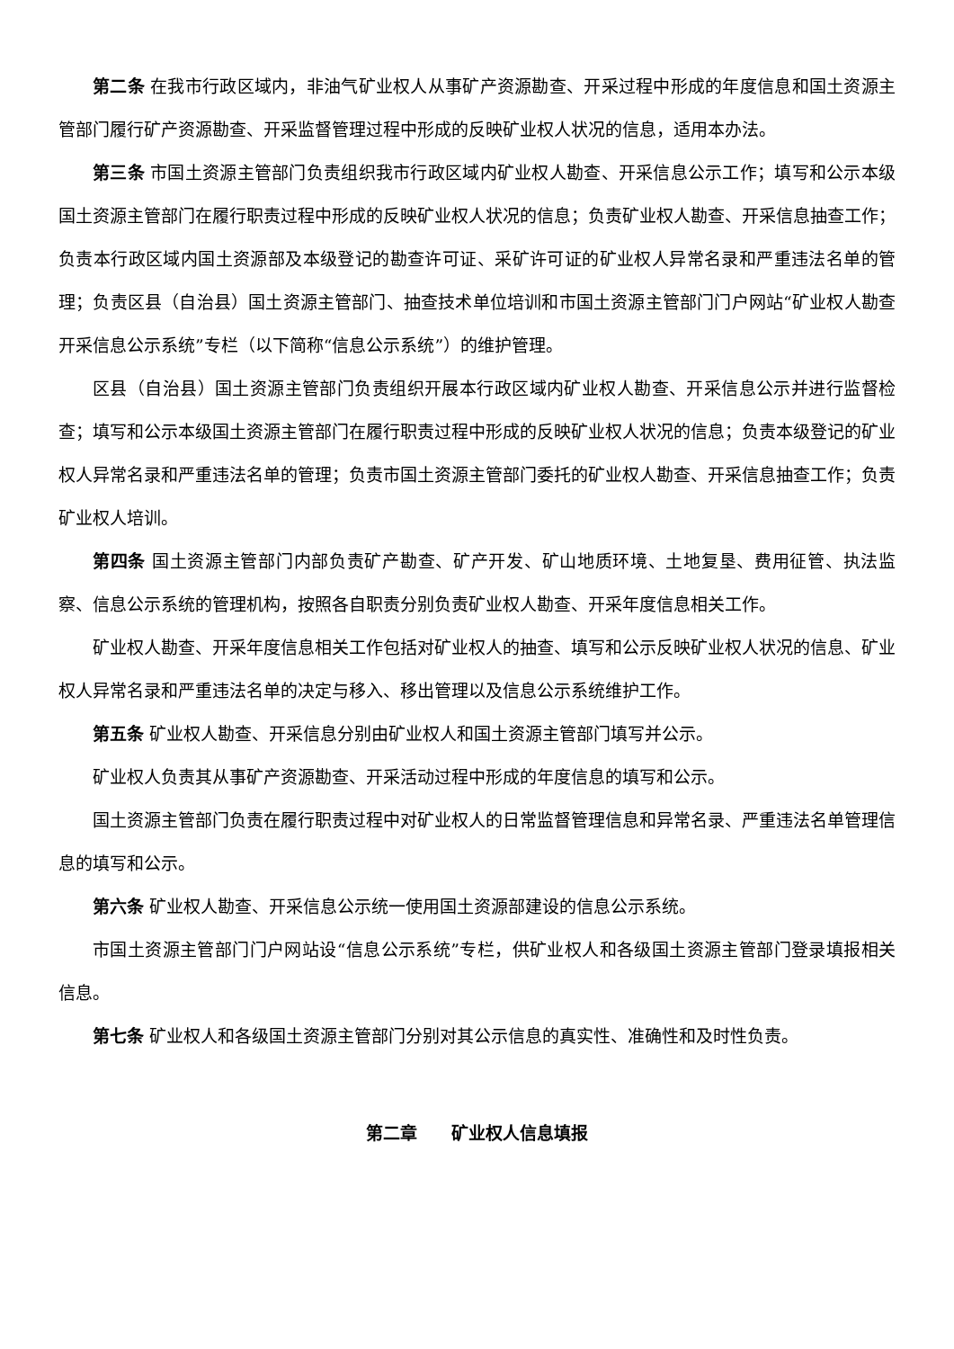第二条 在我市行政区域内，非油气矿业权人从事矿产资源勘查、开采过程中形成的年度信息和国土资源主管部门履行矿产资源勘查、开采监督管理过程中形成的反映矿业权人状况的信息，适用本办法。
第三条 市国土资源主管部门负责组织我市行政区域内矿业权人勘查、开采信息公示工作；填写和公示本级国土资源主管部门在履行职责过程中形成的反映矿业权人状况的信息；负责矿业权人勘查、开采信息抽查工作；负责本行政区域内国土资源部及本级登记的勘查许可证、采矿许可证的矿业权人异常名录和严重违法名单的管理；负责区县（自治县）国土资源主管部门、抽查技术单位培训和市国土资源主管部门门户网站“矿业权人勘查开采信息公示系统”专栏（以下简称“信息公示系统”）的维护管理。
区县（自治县）国土资源主管部门负责组织开展本行政区域内矿业权人勘查、开采信息公示并进行监督检查；填写和公示本级国土资源主管部门在履行职责过程中形成的反映矿业权人状况的信息；负责本级登记的矿业权人异常名录和严重违法名单的管理；负责市国土资源主管部门委托的矿业权人勘查、开采信息抽查工作；负责矿业权人培训。
第四条 国土资源主管部门内部负责矿产勘查、矿产开发、矿山地质环境、土地复垦、费用征管、执法监察、信息公示系统的管理机构，按照各自职责分别负责矿业权人勘查、开采年度信息相关工作。
矿业权人勘查、开采年度信息相关工作包括对矿业权人的抽查、填写和公示反映矿业权人状况的信息、矿业权人异常名录和严重违法名单的决定与移入、移出管理以及信息公示系统维护工作。
第五条 矿业权人勘查、开采信息分别由矿业权人和国土资源主管部门填写并公示。
矿业权人负责其从事矿产资源勘查、开采活动过程中形成的年度信息的填写和公示。
国土资源主管部门负责在履行职责过程中对矿业权人的日常监督管理信息和异常名录、严重违法名单管理信息的填写和公示。
第六条 矿业权人勘查、开采信息公示统一使用国土资源部建设的信息公示系统。
市国土资源主管部门门户网站设“信息公示系统”专栏，供矿业权人和各级国土资源主管部门登录填报相关信息。
第七条 矿业权人和各级国土资源主管部门分别对其公示信息的真实性、准确性和及时性负责。
第二章  矿业权人信息填报